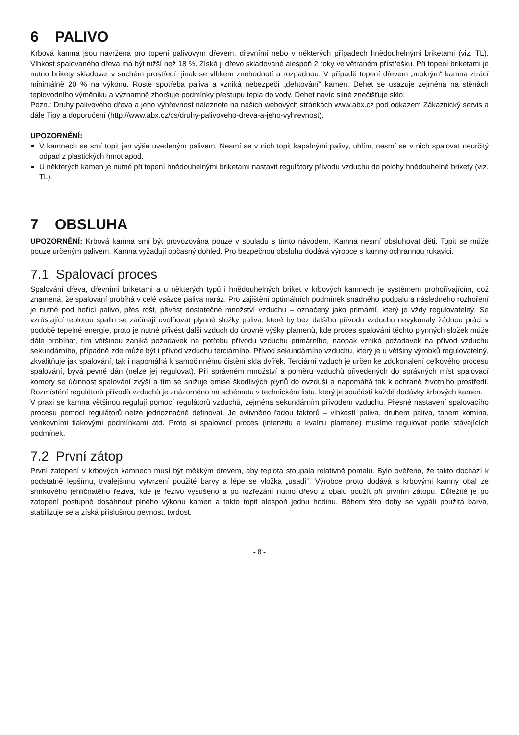6 PALIVO
Krbová kamna jsou navržena pro topení palivovým dřevem, dřevními nebo v některých případech hnědouhelnými briketami (viz. TL). Vlhkost spalovaného dřeva má být nižší než 18 %. Získá ji dřevo skladované alespoň 2 roky ve větraném přístřešku. Při topení briketami je nutno brikety skladovat v suchém prostředí, jinak se vlhkem znehodnotí a rozpadnou. V případě topení dřevem „mokrým“ kamna ztrácí minimálně 20 % na výkonu. Roste spotřeba paliva a vzniká nebezpečí „dehtování“ kamen. Dehet se usazuje zejména na stěnách teplovodního výměníku a významně zhoršuje podmínky přestupu tepla do vody. Dehet navíc silně znečišťuje sklo.
Pozn.: Druhy palivového dřeva a jeho výhřevnost naleznete na našich webových stránkách www.abx.cz pod odkazem Zákaznický servis a dále Tipy a doporučení (http://www.abx.cz/cs/druhy-palivoveho-dreva-a-jeho-vyhrevnost).
UPOZORNĚNÍ:
V kamnech se smí topit jen výše uvedeným palivem. Nesmí se v nich topit kapalnými palivy, uhlím, nesmí se v nich spalovat neurčitý odpad z plastických hmot apod.
U některých kamen je nutné při topení hnědouhelnými briketami nastavit regulátory přívodu vzduchu do polohy hnědouhelné brikety (viz. TL).
7 OBSLUHA
UPOZORNĚNÍ: Krbová kamna smí být provozována pouze v souladu s tímto návodem. Kamna nesmí obsluhovat děti. Topit se může pouze určeným palivem. Kamna vyžadují občasný dohled. Pro bezpečnou obsluhu dodává výrobce s kamny ochrannou rukavici.
7.1 Spalovací proces
Spalování dřeva, dřevními briketami a u některých typů i hnědouhelných briket v krbových kamnech je systémem prohořívajícím, což znamená, že spalování probíhá v celé vsázce paliva naráz. Pro zajištění optimálních podmínek snadného podpalu a následného rozhoření je nutné pod hořící palivo, přes rošt, přivést dostatečné množství vzduchu – označený jako primární, který je vždy regulovatelný. Se vzrůstající teplotou spalin se začínají uvolňovat plynné složky paliva, které by bez dalšího přívodu vzduchu nevykonaly žádnou práci v podobě tepelné energie, proto je nutné přivést další vzduch do úrovně výšky plamenů, kde proces spalování těchto plynných složek může dále probíhat, tím většinou zaniká požadavek na potřebu přívodu vzduchu primárního, naopak vzniká požadavek na přívod vzduchu sekundárního, případně zde může být i přívod vzduchu terciárního. Přívod sekundárního vzduchu, který je u většiny výrobků regulovatelný, zkvalitňuje jak spalování, tak i napomáhá k samočinnému čistění skla dvířek. Terciární vzduch je určen ke zdokonalení celkového procesu spalování, bývá pevně dán (nelze jej regulovat). Při správném množství a poměru vzduchů přivedených do správných míst spalovací komory se účinnost spalování zvýší a tím se snižuje emise škodlivých plynů do ovzduší a napomáhá tak k ochraně životního prostředí. Rozmístění regulátorů přívodů vzduchů je znázorněno na schématu v technickém listu, který je součástí každé dodávky krbových kamen.
V praxi se kamna většinou regulují pomocí regulátorů vzduchů, zejména sekundárním přívodem vzduchu. Přesné nastavení spalovacího procesu pomocí regulátorů nelze jednoznačně definovat. Je ovlivněno řadou faktorů – vlhkostí paliva, druhem paliva, tahem komína, venkovními tlakovými podmínkami atd. Proto si spalovací proces (intenzitu a kvalitu plamene) musíme regulovat podle stávajících podmínek.
7.2 První zátop
První zatopení v krbových kamnech musí být měkkým dřevem, aby teplota stoupala relativně pomalu. Bylo ověřeno, že takto dochází k podstatně lepšímu, trvalejšímu vytvrzení použité barvy a lépe se vložka „usadí“. Výrobce proto dodává s krbovými kamny obal ze smrkového jehličnatého řeziva, kde je řezivo vysušeno a po rozřezání nutno dřevo z obalu použít při prvním zátopu. Důležité je po zatopení postupně dosáhnout plného výkonu kamen a takto topit alespoň jednu hodinu. Během této doby se vypálí použitá barva, stabilizuje se a získá příslušnou pevnost, tvrdost,
- 8 -